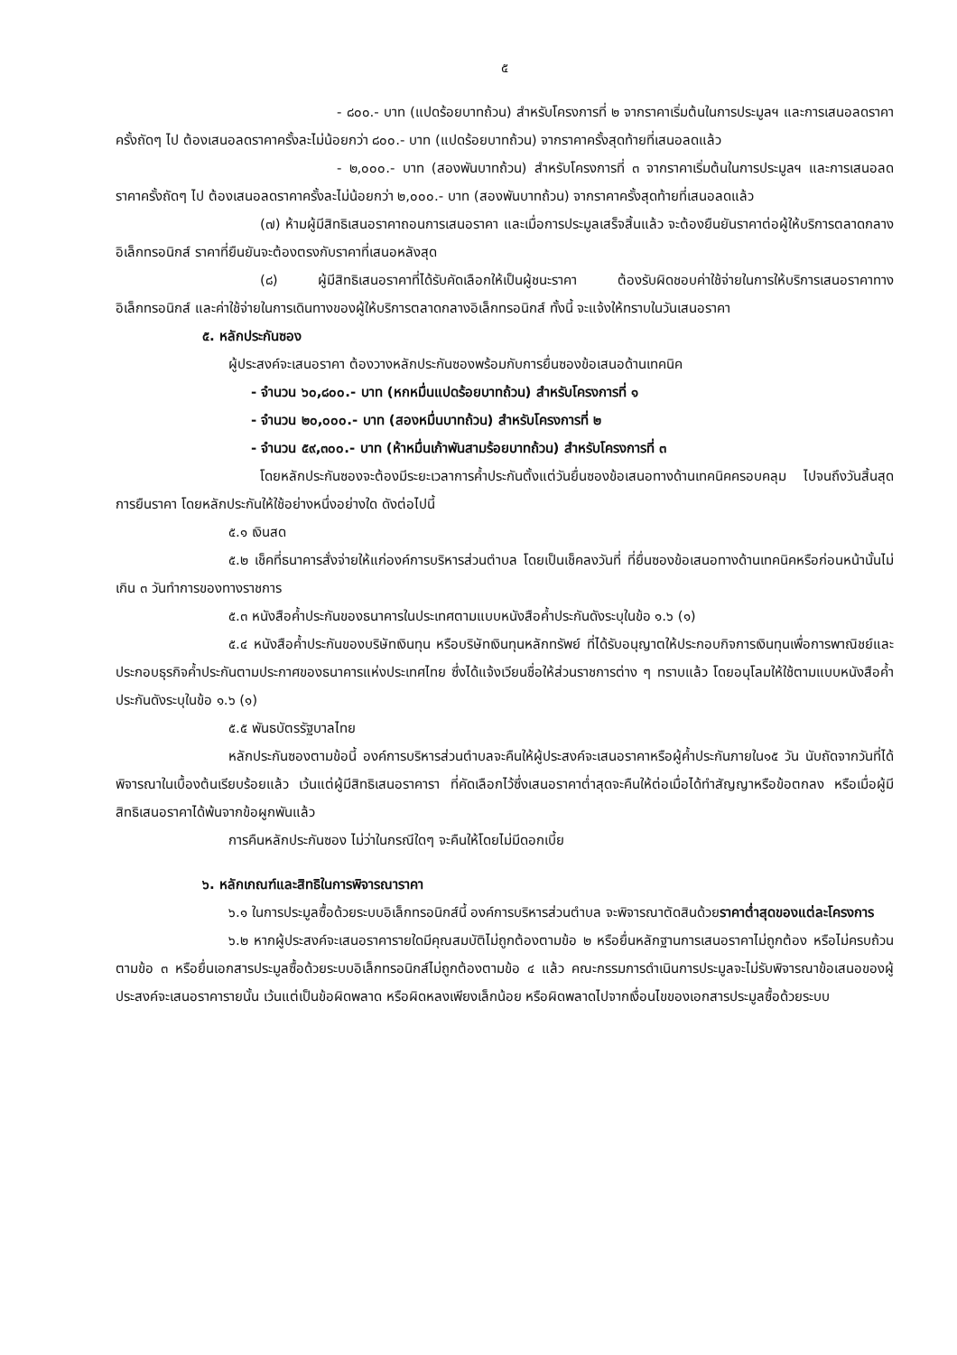๕
- ๘๐๐.- บาท (แปดร้อยบาทถ้วน) สำหรับโครงการที่ ๒ จากราคาเริ่มต้นในการประมูลฯ และการเสนอลดราคาครั้งถัดๆ ไป ต้องเสนอลดราคาครั้งละไม่น้อยกว่า ๘๐๐.- บาท (แปดร้อยบาทถ้วน) จากราคาครั้งสุดท้ายที่เสนอลดแล้ว
- ๒,๐๐๐.- บาท (สองพันบาทถ้วน) สำหรับโครงการที่ ๓ จากราคาเริ่มต้นในการประมูลฯ และการเสนอลดราคาครั้งถัดๆ ไป ต้องเสนอลดราคาครั้งละไม่น้อยกว่า ๒,๐๐๐.- บาท (สองพันบาทถ้วน) จากราคาครั้งสุดท้ายที่เสนอลดแล้ว
(๗) ห้ามผู้มีสิทธิเสนอราคาถอนการเสนอราคา และเมื่อการประมูลเสร็จสิ้นแล้ว จะต้องยืนยันราคาต่อผู้ให้บริการตลาดกลางอิเล็กทรอนิกส์ ราคาที่ยืนยันจะต้องตรงกับราคาที่เสนอหลังสุด
(๘) ผู้มีสิทธิเสนอราคาที่ได้รับคัดเลือกให้เป็นผู้ชนะราคา ต้องรับผิดชอบค่าใช้จ่ายในการให้บริการเสนอราคาทางอิเล็กทรอนิกส์ และค่าใช้จ่ายในการเดินทางของผู้ให้บริการตลาดกลางอิเล็กทรอนิกส์ ทั้งนี้ จะแจ้งให้ทราบในวันเสนอราคา
๕. หลักประกันซอง
ผู้ประสงค์จะเสนอราคา ต้องวางหลักประกันซองพร้อมกับการยื่นซองข้อเสนอด้านเทคนิค
- จำนวน ๖๐,๘๐๐.- บาท (หกหมื่นแปดร้อยบาทถ้วน) สำหรับโครงการที่ ๑
- จำนวน ๒๐,๐๐๐.- บาท (สองหมื่นบาทถ้วน) สำหรับโครงการที่ ๒
- จำนวน ๕๙,๓๐๐.- บาท (ห้าหมื่นเก้าพันสามร้อยบาทถ้วน) สำหรับโครงการที่ ๓
โดยหลักประกันซองจะต้องมีระยะเวลาการค้ำประกันตั้งแต่วันยื่นซองข้อเสนอทางด้านเทคนิคครอบคลุม ไปจนถึงวันสิ้นสุดการยืนราคา โดยหลักประกันให้ใช้อย่างหนึ่งอย่างใด ดังต่อไปนี้
๕.๑ เงินสด
๕.๒ เช็คที่ธนาคารสั่งจ่ายให้แก่องค์การบริหารส่วนตำบล โดยเป็นเช็คลงวันที่ ที่ยื่นซองข้อเสนอทางด้านเทคนิคหรือก่อนหน้านั้นไม่เกิน ๓ วันทำการของทางราชการ
๕.๓ หนังสือค้ำประกันของธนาคารในประเทศตามแบบหนังสือค้ำประกันดังระบุในข้อ ๑.๖ (๑)
๕.๔ หนังสือค้ำประกันของบริษัทเงินทุน หรือบริษัทเงินทุนหลักทรัพย์ ที่ได้รับอนุญาตให้ประกอบกิจการเงินทุนเพื่อการพาณิชย์และประกอบธุรกิจค้ำประกันตามประกาศของธนาคารแห่งประเทศไทย ซึ่งได้แจ้งเวียนชื่อให้ส่วนราชการต่าง ๆ ทราบแล้ว โดยอนุโลมให้ใช้ตามแบบหนังสือค้ำประกันดังระบุในข้อ ๑.๖ (๑)
๕.๕ พันธบัตรรัฐบาลไทย
หลักประกันซองตามข้อนี้ องค์การบริหารส่วนตำบลจะคืนให้ผู้ประสงค์จะเสนอราคาหรือผู้ค้ำประกันภายใน๑๕ วัน นับถัดจากวันที่ได้พิจารณาในเบื้องต้นเรียบร้อยแล้ว เว้นแต่ผู้มีสิทธิเสนอราคารา ที่คัดเลือกไว้ซึ่งเสนอราคาต่ำสุดจะคืนให้ต่อเมื่อได้ทำสัญญาหรือข้อตกลง หรือเมื่อผู้มีสิทธิเสนอราคาได้พ้นจากข้อผูกพันแล้ว
การคืนหลักประกันซอง ไม่ว่าในกรณีใดๆ จะคืนให้โดยไม่มีดอกเบี้ย
๖. หลักเกณฑ์และสิทธิในการพิจารณาราคา
๖.๑ ในการประมูลซื้อด้วยระบบอิเล็กทรอนิกส์นี้ องค์การบริหารส่วนตำบล จะพิจารณาตัดสินด้วยราคาต่ำสุดของแต่ละโครงการ
๖.๒ หากผู้ประสงค์จะเสนอราคารายใดมีคุณสมบัติไม่ถูกต้องตามข้อ ๒ หรือยื่นหลักฐานการเสนอราคาไม่ถูกต้อง หรือไม่ครบถ้วนตามข้อ ๓ หรือยื่นเอกสารประมูลซื้อด้วยระบบอิเล็กทรอนิกส์ไม่ถูกต้องตามข้อ ๔ แล้ว คณะกรรมการดำเนินการประมูลจะไม่รับพิจารณาข้อเสนอของผู้ประสงค์จะเสนอราคารายนั้น เว้นแต่เป็นข้อผิดพลาด หรือผิดหลงเพียงเล็กน้อย หรือผิดพลาดไปจากเงื่อนไขของเอกสารประมูลซื้อด้วยระบบ